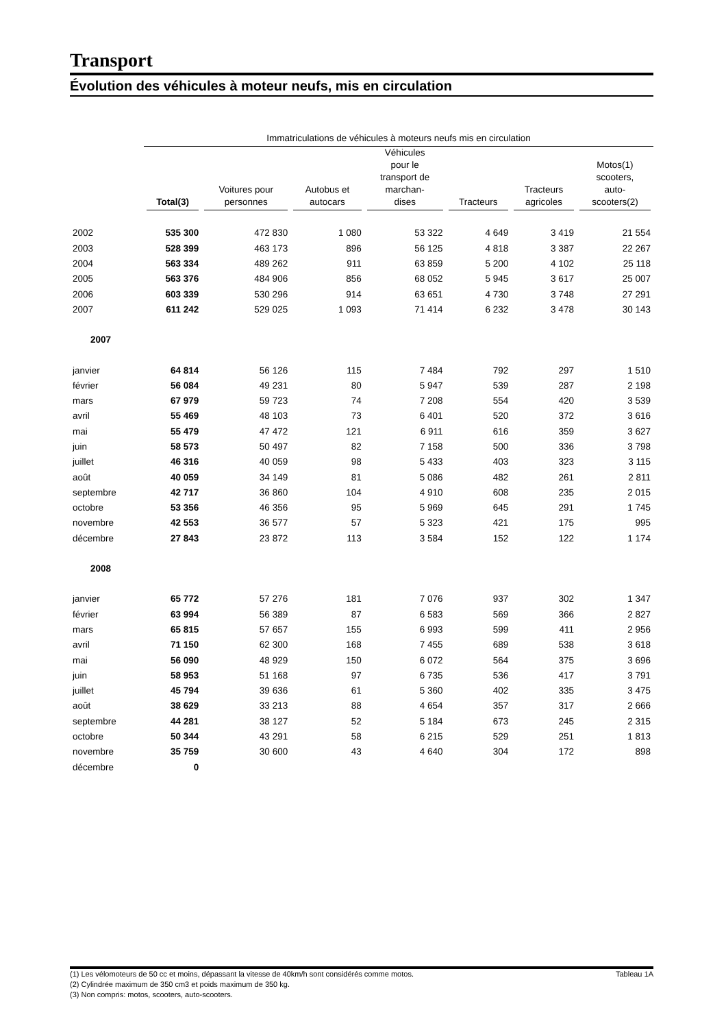Transport
Évolution des véhicules à moteur neufs, mis en circulation
| | Immatriculations de véhicules à moteurs neufs mis en circulation | | | | | | |
| | Total(3) | Voitures pour personnes | Autobus et autocars | Véhicules pour le transport de marchan- dises | Tracteurs | Tracteurs agricoles | Motos(1) scooters, auto- scooters(2) |
| 2002 | 535 300 | 472 830 | 1 080 | 53 322 | 4 649 | 3 419 | 21 554 |
| 2003 | 528 399 | 463 173 | 896 | 56 125 | 4 818 | 3 387 | 22 267 |
| 2004 | 563 334 | 489 262 | 911 | 63 859 | 5 200 | 4 102 | 25 118 |
| 2005 | 563 376 | 484 906 | 856 | 68 052 | 5 945 | 3 617 | 25 007 |
| 2006 | 603 339 | 530 296 | 914 | 63 651 | 4 730 | 3 748 | 27 291 |
| 2007 | 611 242 | 529 025 | 1 093 | 71 414 | 6 232 | 3 478 | 30 143 |
| 2007 | | | | | | | |
| janvier | 64 814 | 56 126 | 115 | 7 484 | 792 | 297 | 1 510 |
| février | 56 084 | 49 231 | 80 | 5 947 | 539 | 287 | 2 198 |
| mars | 67 979 | 59 723 | 74 | 7 208 | 554 | 420 | 3 539 |
| avril | 55 469 | 48 103 | 73 | 6 401 | 520 | 372 | 3 616 |
| mai | 55 479 | 47 472 | 121 | 6 911 | 616 | 359 | 3 627 |
| juin | 58 573 | 50 497 | 82 | 7 158 | 500 | 336 | 3 798 |
| juillet | 46 316 | 40 059 | 98 | 5 433 | 403 | 323 | 3 115 |
| août | 40 059 | 34 149 | 81 | 5 086 | 482 | 261 | 2 811 |
| septembre | 42 717 | 36 860 | 104 | 4 910 | 608 | 235 | 2 015 |
| octobre | 53 356 | 46 356 | 95 | 5 969 | 645 | 291 | 1 745 |
| novembre | 42 553 | 36 577 | 57 | 5 323 | 421 | 175 | 995 |
| décembre | 27 843 | 23 872 | 113 | 3 584 | 152 | 122 | 1 174 |
| 2008 | | | | | | | |
| janvier | 65 772 | 57 276 | 181 | 7 076 | 937 | 302 | 1 347 |
| février | 63 994 | 56 389 | 87 | 6 583 | 569 | 366 | 2 827 |
| mars | 65 815 | 57 657 | 155 | 6 993 | 599 | 411 | 2 956 |
| avril | 71 150 | 62 300 | 168 | 7 455 | 689 | 538 | 3 618 |
| mai | 56 090 | 48 929 | 150 | 6 072 | 564 | 375 | 3 696 |
| juin | 58 953 | 51 168 | 97 | 6 735 | 536 | 417 | 3 791 |
| juillet | 45 794 | 39 636 | 61 | 5 360 | 402 | 335 | 3 475 |
| août | 38 629 | 33 213 | 88 | 4 654 | 357 | 317 | 2 666 |
| septembre | 44 281 | 38 127 | 52 | 5 184 | 673 | 245 | 2 315 |
| octobre | 50 344 | 43 291 | 58 | 6 215 | 529 | 251 | 1 813 |
| novembre | 35 759 | 30 600 | 43 | 4 640 | 304 | 172 | 898 |
| décembre | 0 | | | | | | |
(1) Les vélomoteurs de 50 cc et moins, dépassant la vitesse de 40km/h sont considérés comme motos. Tableau 1A
(2) Cylindrée maximum de 350 cm3 et poids maximum de 350 kg.
(3) Non compris: motos, scooters, auto-scooters.